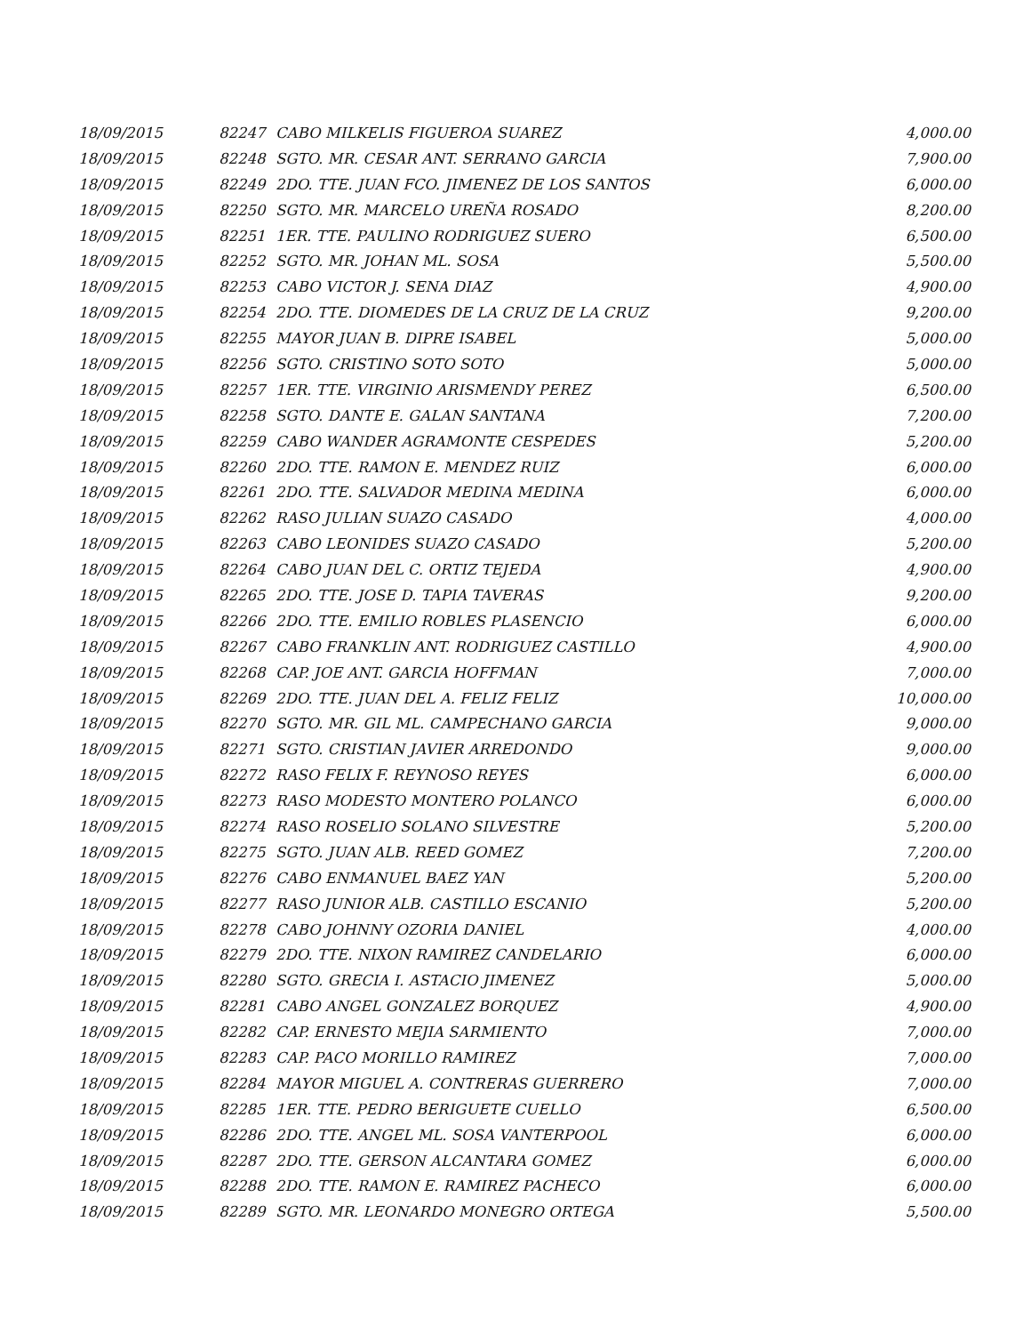| 18/09/2015 | 82247 | CABO MILKELIS FIGUEROA SUAREZ | 4,000.00 |
| 18/09/2015 | 82248 | SGTO. MR. CESAR ANT. SERRANO GARCIA | 7,900.00 |
| 18/09/2015 | 82249 | 2DO. TTE. JUAN FCO. JIMENEZ DE LOS SANTOS | 6,000.00 |
| 18/09/2015 | 82250 | SGTO. MR. MARCELO UREÑA ROSADO | 8,200.00 |
| 18/09/2015 | 82251 | 1ER. TTE. PAULINO RODRIGUEZ SUERO | 6,500.00 |
| 18/09/2015 | 82252 | SGTO. MR. JOHAN ML. SOSA | 5,500.00 |
| 18/09/2015 | 82253 | CABO VICTOR J. SENA DIAZ | 4,900.00 |
| 18/09/2015 | 82254 | 2DO. TTE. DIOMEDES DE LA CRUZ DE LA CRUZ | 9,200.00 |
| 18/09/2015 | 82255 | MAYOR JUAN B. DIPRE ISABEL | 5,000.00 |
| 18/09/2015 | 82256 | SGTO. CRISTINO SOTO SOTO | 5,000.00 |
| 18/09/2015 | 82257 | 1ER. TTE. VIRGINIO ARISMENDY PEREZ | 6,500.00 |
| 18/09/2015 | 82258 | SGTO. DANTE E. GALAN SANTANA | 7,200.00 |
| 18/09/2015 | 82259 | CABO WANDER AGRAMONTE CESPEDES | 5,200.00 |
| 18/09/2015 | 82260 | 2DO. TTE. RAMON E. MENDEZ RUIZ | 6,000.00 |
| 18/09/2015 | 82261 | 2DO. TTE. SALVADOR MEDINA MEDINA | 6,000.00 |
| 18/09/2015 | 82262 | RASO JULIAN SUAZO CASADO | 4,000.00 |
| 18/09/2015 | 82263 | CABO LEONIDES SUAZO CASADO | 5,200.00 |
| 18/09/2015 | 82264 | CABO JUAN DEL C. ORTIZ TEJEDA | 4,900.00 |
| 18/09/2015 | 82265 | 2DO. TTE. JOSE D. TAPIA TAVERAS | 9,200.00 |
| 18/09/2015 | 82266 | 2DO. TTE. EMILIO ROBLES PLASENCIO | 6,000.00 |
| 18/09/2015 | 82267 | CABO FRANKLIN ANT. RODRIGUEZ CASTILLO | 4,900.00 |
| 18/09/2015 | 82268 | CAP. JOE ANT. GARCIA HOFFMAN | 7,000.00 |
| 18/09/2015 | 82269 | 2DO. TTE. JUAN DEL A. FELIZ FELIZ | 10,000.00 |
| 18/09/2015 | 82270 | SGTO. MR. GIL ML. CAMPECHANO GARCIA | 9,000.00 |
| 18/09/2015 | 82271 | SGTO. CRISTIAN JAVIER ARREDONDO | 9,000.00 |
| 18/09/2015 | 82272 | RASO FELIX F. REYNOSO REYES | 6,000.00 |
| 18/09/2015 | 82273 | RASO MODESTO MONTERO POLANCO | 6,000.00 |
| 18/09/2015 | 82274 | RASO ROSELIO SOLANO SILVESTRE | 5,200.00 |
| 18/09/2015 | 82275 | SGTO. JUAN ALB. REED GOMEZ | 7,200.00 |
| 18/09/2015 | 82276 | CABO ENMANUEL BAEZ YAN | 5,200.00 |
| 18/09/2015 | 82277 | RASO JUNIOR ALB. CASTILLO ESCANIO | 5,200.00 |
| 18/09/2015 | 82278 | CABO JOHNNY OZORIA DANIEL | 4,000.00 |
| 18/09/2015 | 82279 | 2DO. TTE. NIXON RAMIREZ CANDELARIO | 6,000.00 |
| 18/09/2015 | 82280 | SGTO. GRECIA I. ASTACIO JIMENEZ | 5,000.00 |
| 18/09/2015 | 82281 | CABO ANGEL GONZALEZ BORQUEZ | 4,900.00 |
| 18/09/2015 | 82282 | CAP. ERNESTO MEJIA SARMIENTO | 7,000.00 |
| 18/09/2015 | 82283 | CAP. PACO MORILLO RAMIREZ | 7,000.00 |
| 18/09/2015 | 82284 | MAYOR MIGUEL A. CONTRERAS GUERRERO | 7,000.00 |
| 18/09/2015 | 82285 | 1ER. TTE. PEDRO BERIGUETE CUELLO | 6,500.00 |
| 18/09/2015 | 82286 | 2DO. TTE. ANGEL ML. SOSA VANTERPOOL | 6,000.00 |
| 18/09/2015 | 82287 | 2DO. TTE. GERSON ALCANTARA GOMEZ | 6,000.00 |
| 18/09/2015 | 82288 | 2DO. TTE. RAMON E. RAMIREZ PACHECO | 6,000.00 |
| 18/09/2015 | 82289 | SGTO. MR. LEONARDO MONEGRO ORTEGA | 5,500.00 |